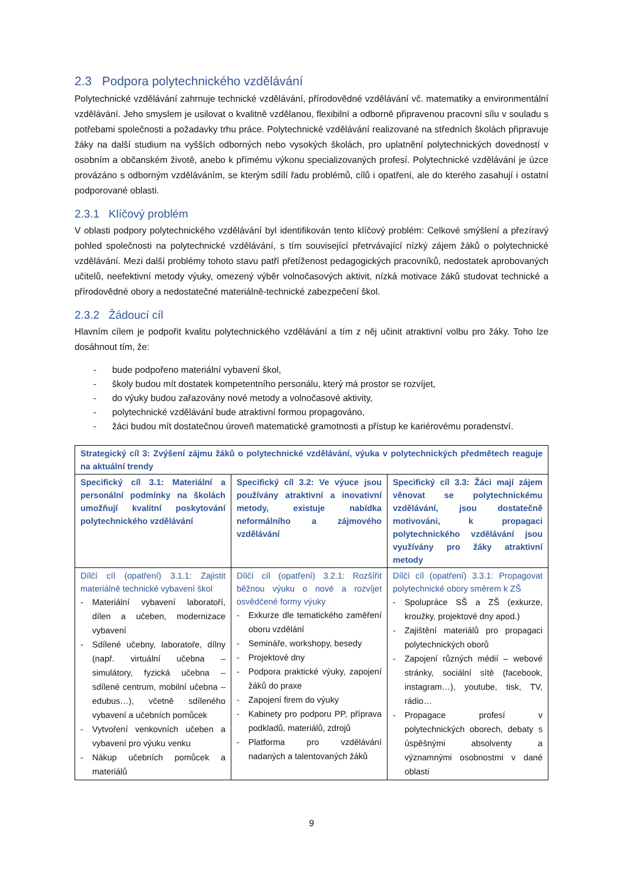2.3 Podpora polytechnického vzdělávání
Polytechnické vzdělávání zahrnuje technické vzdělávání, přírodovědné vzdělávání vč. matematiky a environmentální vzdělávání. Jeho smyslem je usilovat o kvalitně vzdělanou, flexibilní a odborně připravenou pracovní sílu v souladu s potřebami společnosti a požadavky trhu práce. Polytechnické vzdělávání realizované na středních školách připravuje žáky na další studium na vyšších odborných nebo vysokých školách, pro uplatnění polytechnických dovedností v osobním a občanském životě, anebo k přímému výkonu specializovaných profesí. Polytechnické vzdělávání je úzce provázáno s odborným vzděláváním, se kterým sdílí řadu problémů, cílů i opatření, ale do kterého zasahují i ostatní podporované oblasti.
2.3.1 Klíčový problém
V oblasti podpory polytechnického vzdělávání byl identifikován tento klíčový problém: Celkové smýšlení a přezíravý pohled společnosti na polytechnické vzdělávání, s tím související přetrvávající nízký zájem žáků o polytechnické vzdělávání. Mezi další problémy tohoto stavu patří přetíženost pedagogických pracovníků, nedostatek aprobovaných učitelů, neefektivní metody výuky, omezený výběr volnočasových aktivit, nízká motivace žáků studovat technické a přírodovědné obory a nedostatečné materiálně-technické zabezpečení škol.
2.3.2 Žádoucí cíl
Hlavním cílem je podpořit kvalitu polytechnického vzdělávání a tím z něj učinit atraktivní volbu pro žáky. Toho lze dosáhnout tím, že:
- bude podpořeno materiální vybavení škol,
- školy budou mít dostatek kompetentního personálu, který má prostor se rozvíjet,
- do výuky budou zařazovány nové metody a volnočasové aktivity,
- polytechnické vzdělávání bude atraktivní formou propagováno,
- žáci budou mít dostatečnou úroveň matematické gramotnosti a přístup ke kariérovému poradenství.
| Strategický cíl 3: Zvýšení zájmu žáků o polytechnické vzdělávání, výuka v polytechnických předmětech reaguje na aktuální trendy | | |
| Specifický cíl 3.1: Materiální a personální podmínky na školách umožňují kvalitní poskytování polytechnického vzdělávání | Specifický cíl 3.2: Ve výuce jsou používány atraktivní a inovativní metody, existuje nabídka neformálního a zájmového vzdělávání | Specifický cíl 3.3: Žáci mají zájem věnovat se polytechnickému vzdělávání, jsou dostatečně motivováni, k propagaci polytechnického vzdělávání jsou využívány pro žáky atraktivní metody |
| Dílčí cíl (opatření) 3.1.1: Zajistit materiálně technické vybavení škol - Materiální vybavení laboratoří, dílen a učeben, modernizace vybavení - Sdílené učebny, laboratoře, dílny (např. virtuální učebna – simulátory, fyzická učebna – sdílené centrum, mobilní učebna – edubus…), včetně sdíleného vybavení a učebních pomůcek - Vytvoření venkovních učeben a vybavení pro výuku venku - Nákup učebních pomůcek a materiálů | Dílčí cíl (opatření) 3.2.1: Rozšířit běžnou výuku o nové a rozvíjet osvědčené formy výuky - Exkurze dle tematického zaměření oboru vzdělání - Semináře, workshopy, besedy - Projektové dny - Podpora praktické výuky, zapojení žáků do praxe - Zapojení firem do výuky - Kabinety pro podporu PP, příprava podkladů, materiálů, zdrojů - Platforma pro vzdělávání nadaných a talentovaných žáků | Dílčí cíl (opatření) 3.3.1: Propagovat polytechnické obory směrem k ZŠ - Spolupráce SŠ a ZŠ (exkurze, kroužky, projektové dny apod.) - Zajištění materiálů pro propagaci polytechnických oborů - Zapojení různých médií – webové stránky, sociální sítě (facebook, instagram…), youtube, tisk, TV, rádio… - Propagace profesí v polytechnických oborech, debaty s úspěšnými absolventy a významnými osobnostmi v dané oblasti |
9